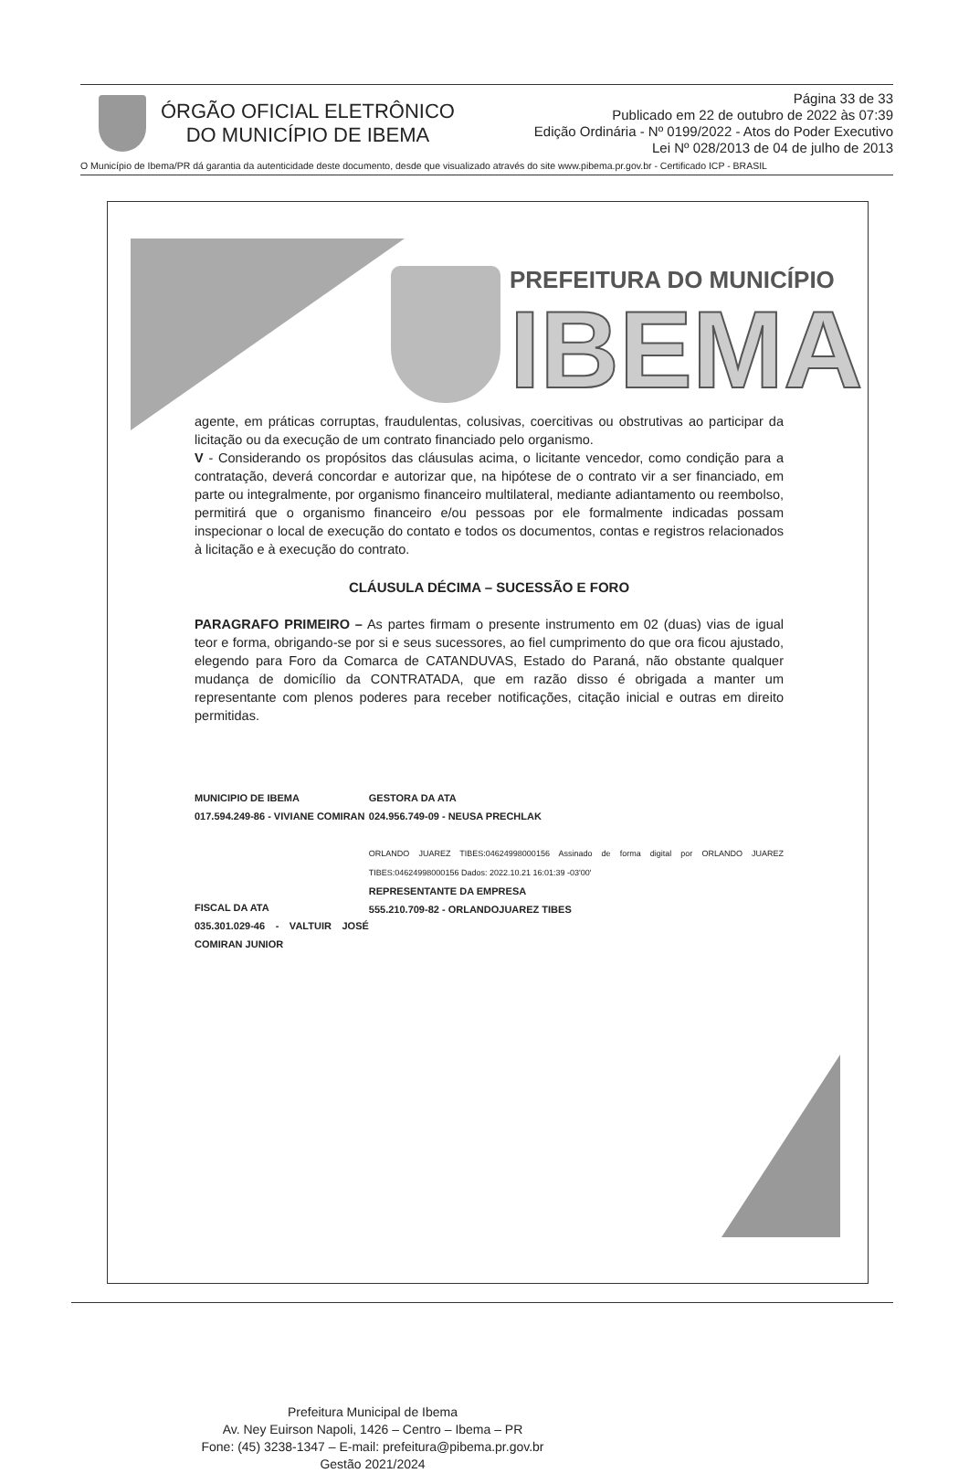ÓRGÃO OFICIAL ELETRÔNICO
DO MUNICÍPIO DE IBEMA
Página 33 de 33
Publicado em 22 de outubro de 2022 às 07:39
Edição Ordinária - Nº 0199/2022 - Atos do Poder Executivo
Lei Nº 028/2013 de 04 de julho de 2013
O Município de Ibema/PR dá garantia da autenticidade deste documento, desde que visualizado através do site www.pibema.pr.gov.br - Certificado ICP - BRASIL
PREFEITURA DO MUNICÍPIO
IBEMA
agente, em práticas corruptas, fraudulentas, colusivas, coercitivas ou obstrutivas ao participar da licitação ou da execução de um contrato financiado pelo organismo.
V - Considerando os propósitos das cláusulas acima, o licitante vencedor, como condição para a contratação, deverá concordar e autorizar que, na hipótese de o contrato vir a ser financiado, em parte ou integralmente, por organismo financeiro multilateral, mediante adiantamento ou reembolso, permitirá que o organismo financeiro e/ou pessoas por ele formalmente indicadas possam inspecionar o local de execução do contato e todos os documentos, contas e registros relacionados à licitação e à execução do contrato.
CLÁUSULA DÉCIMA – SUCESSÃO E FORO
PARAGRAFO PRIMEIRO – As partes firmam o presente instrumento em 02 (duas) vias de igual teor e forma, obrigando-se por si e seus sucessores, ao fiel cumprimento do que ora ficou ajustado, elegendo para Foro da Comarca de CATANDUVAS, Estado do Paraná, não obstante qualquer mudança de domicílio da CONTRATADA, que em razão disso é obrigada a manter um representante com plenos poderes para receber notificações, citação inicial e outras em direito permitidas.
MUNICIPIO DE IBEMA
017.594.249-86 - VIVIANE COMIRAN
FISCAL DA ATA
035.301.029-46 - VALTUIR JOSÉ COMIRAN JUNIOR
GESTORA DA ATA
024.956.749-09 - NEUSA PRECHLAK
ORLANDO JUAREZ TIBES:04624998000156 Assinado de forma digital por ORLANDO JUAREZ TIBES:04624998000156 Dados: 2022.10.21 16:01:39 -03'00'
REPRESENTANTE DA EMPRESA
555.210.709-82 - ORLANDOJUAREZ TIBES
Prefeitura Municipal de Ibema
Av. Ney Euirson Napoli, 1426 – Centro – Ibema – PR
Fone: (45) 3238-1347 – E-mail: prefeitura@pibema.pr.gov.br
Gestão 2021/2024